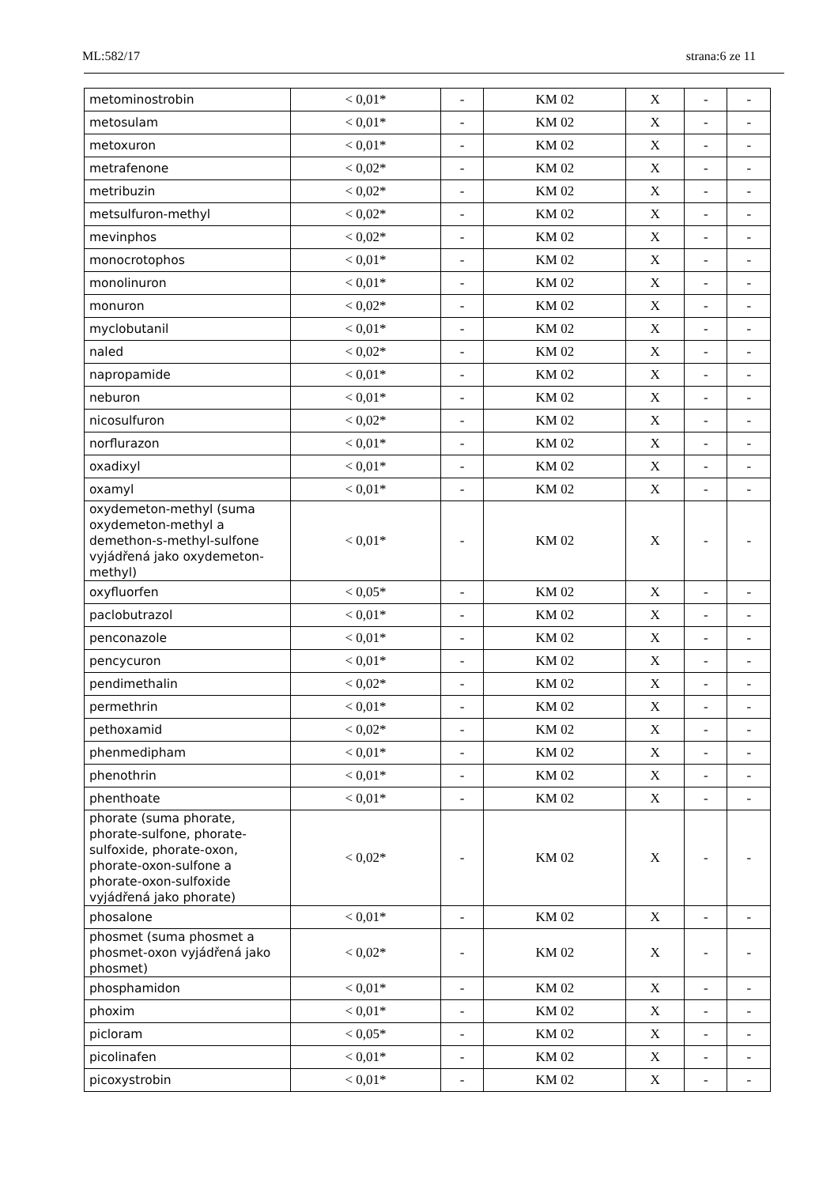ML:582/17 strana:6 ze 11
| metominostrobin | < 0,01* | - | KM 02 | X | - | - |
| metosulam | < 0,01* | - | KM 02 | X | - | - |
| metoxuron | < 0,01* | - | KM 02 | X | - | - |
| metrafenone | < 0,02* | - | KM 02 | X | - | - |
| metribuzin | < 0,02* | - | KM 02 | X | - | - |
| metsulfuron-methyl | < 0,02* | - | KM 02 | X | - | - |
| mevinphos | < 0,02* | - | KM 02 | X | - | - |
| monocrotophos | < 0,01* | - | KM 02 | X | - | - |
| monolinuron | < 0,01* | - | KM 02 | X | - | - |
| monuron | < 0,02* | - | KM 02 | X | - | - |
| myclobutanil | < 0,01* | - | KM 02 | X | - | - |
| naled | < 0,02* | - | KM 02 | X | - | - |
| napropamide | < 0,01* | - | KM 02 | X | - | - |
| neburon | < 0,01* | - | KM 02 | X | - | - |
| nicosulfuron | < 0,02* | - | KM 02 | X | - | - |
| norflurazon | < 0,01* | - | KM 02 | X | - | - |
| oxadixyl | < 0,01* | - | KM 02 | X | - | - |
| oxamyl | < 0,01* | - | KM 02 | X | - | - |
| oxydemeton-methyl (suma oxydemeton-methyl a demethon-s-methyl-sulfone vyjádřená jako oxydemeton-methyl) | < 0,01* | - | KM 02 | X | - | - |
| oxyfluorfen | < 0,05* | - | KM 02 | X | - | - |
| paclobutrazol | < 0,01* | - | KM 02 | X | - | - |
| penconazole | < 0,01* | - | KM 02 | X | - | - |
| pencycuron | < 0,01* | - | KM 02 | X | - | - |
| pendimethalin | < 0,02* | - | KM 02 | X | - | - |
| permethrin | < 0,01* | - | KM 02 | X | - | - |
| pethoxamid | < 0,02* | - | KM 02 | X | - | - |
| phenmedipham | < 0,01* | - | KM 02 | X | - | - |
| phenothrin | < 0,01* | - | KM 02 | X | - | - |
| phenthoate | < 0,01* | - | KM 02 | X | - | - |
| phorate (suma phorate, phorate-sulfone, phorate-sulfoxide, phorate-oxon, phorate-oxon-sulfone a phorate-oxon-sulfoxide vyjádřená jako phorate) | < 0,02* | - | KM 02 | X | - | - |
| phosalone | < 0,01* | - | KM 02 | X | - | - |
| phosmet (suma phosmet a phosmet-oxon vyjádřená jako phosmet) | < 0,02* | - | KM 02 | X | - | - |
| phosphamidon | < 0,01* | - | KM 02 | X | - | - |
| phoxim | < 0,01* | - | KM 02 | X | - | - |
| picloram | < 0,05* | - | KM 02 | X | - | - |
| picolinafen | < 0,01* | - | KM 02 | X | - | - |
| picoxystrobin | < 0,01* | - | KM 02 | X | - | - |